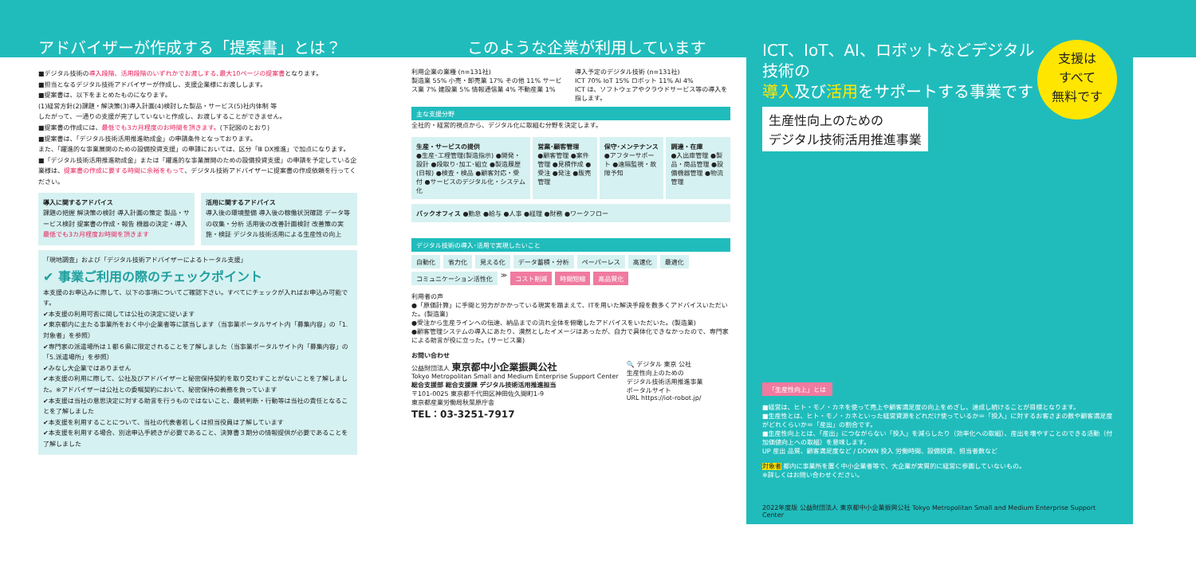アドバイザーが作成する「提案書」とは？ このような企業が利用しています
■デジタル技術の導入段階、活用段階のいずれかでお渡しする､最大10ページの提案書となります。
■担当となるデジタル技術アドバイザーが作成し、支援企業様にお渡しします。
■提案書は、以下をまとめたものになります。
(1)経営方針(2)課題・解決策(3)導入計画(4)検討した製品・サービス(5)社内体制 等
したがって、一通りの支援が完了していないと作成し、お渡しすることができません。
■提案書の作成には、最低でも3カ月程度のお時間を頂きます。(下記図のとおり)
■提案書は、「デジタル技術活用推進助成金」の申請条件となっております。
また、「躍進的な事業展開のための設備投資支援」の申請においては、区分「Ⅲ DX推進」で加点になります。
■「デジタル技術活用推進助成金」または「躍進的な事業展開のための設備投資支援」の申請を予定している企業様は、提案書の作成に要する時間に余裕をもって、デジタル技術アドバイザーに提案書の作成依頼を行ってください。
導入に関するアドバイス
課題の把握 解決策の検討 導入計画の策定 製品・サービス検討 提案書の作成・報告 機器の決定・導入
最低でも3カ月程度お時間を頂きます
活用に関するアドバイス
導入後の環境整備 導入後の稼働状況確認 データ等の収集・分析 活用後の改善計画検討 改善策の実施・検証 デジタル技術活用による生産性の向上
「現地調査」および「デジタル技術アドバイザーによるトータル支援」
✔ 事業ご利用の際のチェックポイント
本支援のお申込みに際して、以下の事項についてご確認下さい。すべてにチェックが入ればお申込み可能です。
✔本支援の利用可否に関しては公社の決定に従います
✔東京都内に主たる事業所をおく中小企業者等に該当します（当事業ポータルサイト内「募集内容」の「1.対象者」を参照）
✔専門家の派遣場所は１都６県に限定されることを了解しました（当事業ポータルサイト内「募集内容」の「5.派遣場所」を参照）
✔みなし大企業ではありません
✔本支援の利用に際して、公社及びアドバイザーと秘密保持契約を取り交わすことがないことを了解しました。※アドバイザーは公社との委嘱契約において、秘密保持の義務を負っています
✔本支援は当社の意思決定に対する助言を行うものではないこと、最終判断・行動等は当社の責任となることを了解しました
✔本支援を利用することについて、当社の代表者若しくは担当役員は了解しています
✔本支援を利用する場合、別途申込手続きが必要であること、決算書３期分の情報提供が必要であることを了解しました
利用企業の業種 (n=131社)
製造業 55% 小売・卸売業 17% その他 11% サービス業 7% 建設業 5% 情報通信業 4% 不動産業 1%
導入予定のデジタル技術 (n=131社)
ICT 70% IoT 15% ロボット 11% AI 4%
ICT は、ソフトウェアやクラウドサービス等の導入を指します。
主な支援分野
全社的・経営的視点から、デジタル化に取組む分野を決定します。
生産・サービスの提供
●生産･工程管理(製造指示) ●開発・設計 ●段取り･加工･組立 ●製造履歴(日報) ●検査・検品 ●顧客対応・受付 ●サービスのデジタル化・システム化
営業･顧客管理
●顧客管理 ●案件管理 ●見積作成 ●受注 ●発注 ●販売管理
保守･メンテナンス
●アフターサポート ●遠隔監視・故障予知
調達・在庫
●入出庫管理 ●製品・商品管理 ●設備機器管理 ●物流管理
バックオフィス ●勤怠 ●給与 ●人事 ●経理 ●財務 ●ワークフロー
デジタル技術の導入･活用で実現したいこと
自動化 省力化 見える化 データ蓄積・分析 ペーパーレス 高速化 最適化 コミュニケーション活性化 ≫ コスト削減 時間短縮 高品質化
利用者の声
●「原価計算」に手間と労力がかかっている現実を踏まえて、ITを用いた解決手段を数多くアドバイスいただいた。(製造業)
●受注から生産ラインへの伝達、納品までの流れ全体を俯瞰したアドバイスをいただいた。(製造業)
●顧客管理システムの導入にあたり、漠然としたイメージはあったが、自力で具体化できなかったので、専門家による助言が役に立った。(サービス業)
お問い合わせ
公益財団法人 東京都中小企業振興公社
Tokyo Metropolitan Small and Medium Enterprise Support Center
総合支援部 総合支援課 デジタル技術活用推進担当
〒101-0025 東京都千代田区神田佐久間町1-9
東京都産業労働局秋葉原庁舎
TEL：03-3251-7917
🔍 デジタル 東京 公社
生産性向上のための
デジタル技術活用推進事業
ポータルサイト
URL https://iot-robot.jp/
支援は
すべて
無料です
ICT、IoT、AI、ロボットなどデジタル技術の
導入及び活用をサポートする事業です
生産性向上のための
デジタル技術活用推進事業
「生産性向上」とは
■経営は、ヒト・モノ・カネを使って売上や顧客満足度の向上をめざし、達成し続けることが目標となります。
■生産性とは、ヒト・モノ・カネといった経営資源をどれだけ使っているか＝「投入」に対するお客さまの数や顧客満足度がどれくらいか＝「産出」の割合です。
■生産性向上とは、「産出」につながらない「投入」を減らしたり（効率化への取組）、産出を増やすことのできる活動（付加価値向上への取組）を意味します。
UP 産出 品質、顧客満足度など / DOWN 投入 労働時間、設備投資、担当者数など
対象者 都内に事業所を置く中小企業者等で、大企業が実質的に経営に参画していないもの。
※詳しくはお問い合わせください。
2022年度版 公益財団法人 東京都中小企業振興公社 Tokyo Metropolitan Small and Medium Enterprise Support Center